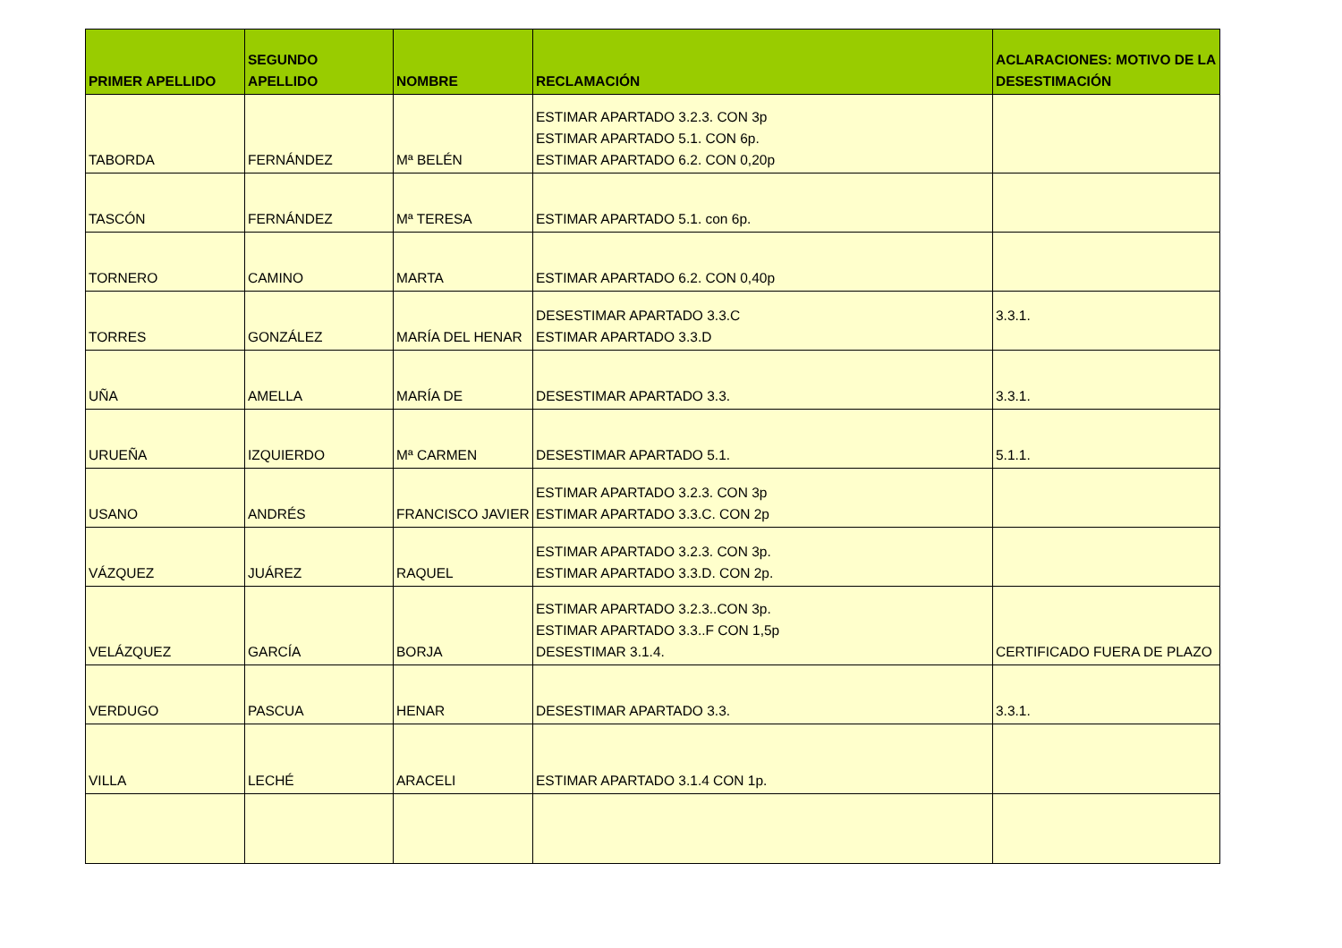| PRIMER APELLIDO | SEGUNDO APELLIDO | NOMBRE | RECLAMACIÓN | ACLARACIONES: MOTIVO DE LA DESESTIMACIÓN |
| --- | --- | --- | --- | --- |
| TABORDA | FERNÁNDEZ | Mª BELÉN | ESTIMAR APARTADO 3.2.3. CON 3p ESTIMAR APARTADO 5.1. CON 6p. ESTIMAR APARTADO 6.2. CON 0,20p | |
| TASCÓN | FERNÁNDEZ | Mª TERESA | ESTIMAR APARTADO 5.1. con 6p. | |
| TORNERO | CAMINO | MARTA | ESTIMAR APARTADO 6.2. CON 0,40p | |
| TORRES | GONZÁLEZ | MARÍA DEL HENAR | DESESTIMAR APARTADO 3.3.C ESTIMAR APARTADO 3.3.D | 3.3.1. |
| UÑA | AMELLA | MARÍA DE | DESESTIMAR APARTADO 3.3. | 3.3.1. |
| URUEÑA | IZQUIERDO | Mª CARMEN | DESESTIMAR APARTADO 5.1. | 5.1.1. |
| USANO | ANDRÉS | FRANCISCO JAVIER | ESTIMAR APARTADO 3.2.3. CON 3p ESTIMAR APARTADO 3.3.C. CON 2p | |
| VÁZQUEZ | JUÁREZ | RAQUEL | ESTIMAR APARTADO 3.2.3. CON 3p. ESTIMAR APARTADO 3.3.D. CON 2p. | |
| VELÁZQUEZ | GARCÍA | BORJA | ESTIMAR APARTADO 3.2.3..CON 3p. ESTIMAR APARTADO 3.3..F CON 1,5p DESESTIMAR 3.1.4. | CERTIFICADO FUERA DE PLAZO |
| VERDUGO | PASCUA | HENAR | DESESTIMAR APARTADO 3.3. | 3.3.1. |
| VILLA | LECHÉ | ARACELI | ESTIMAR APARTADO 3.1.4 CON 1p. | |